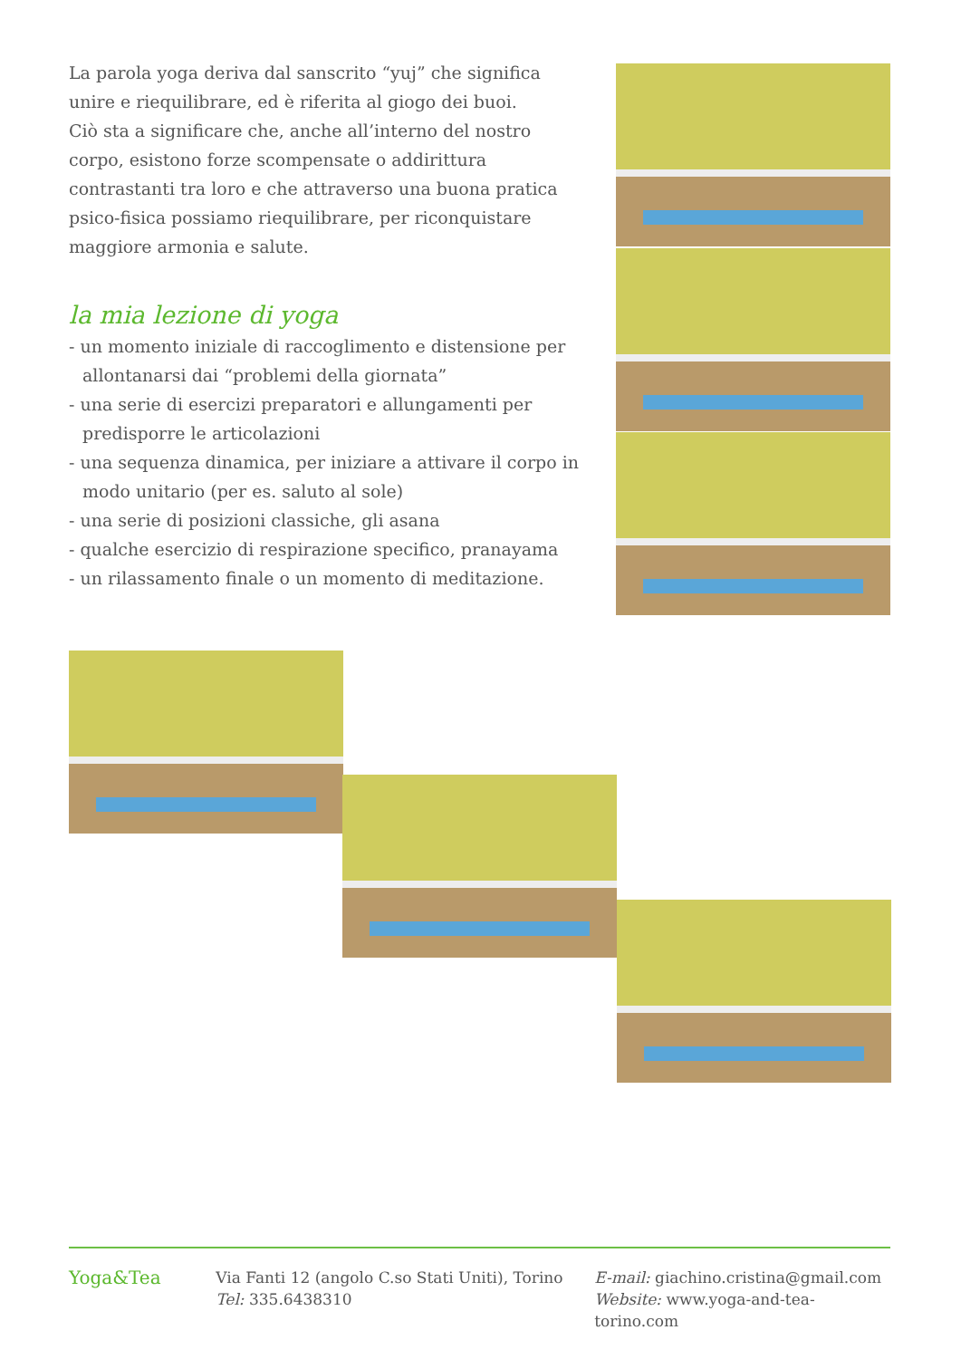La parola yoga deriva dal sanscrito “yuj” che significa unire e riequilibrare, ed è riferita al giogo dei buoi.
Ciò sta a significare che, anche all’interno del nostro corpo, esistono forze scompensate o addirittura contrastanti tra loro e che attraverso una buona pratica psico-fisica possiamo riequilibrare, per riconquistare maggiore armonia e salute.
la mia lezione di yoga
- un momento iniziale di raccoglimento e distensione per allontanarsi dai “problemi della giornata”
- una serie di esercizi preparatori e allungamenti per predisporre le articolazioni
- una sequenza dinamica, per iniziare a attivare il corpo in modo unitario (per es. saluto al sole)
- una serie di posizioni classiche, gli asana
- qualche esercizio di respirazione specifico, pranayama
- un rilassamento finale o un momento di meditazione.
Yoga&Tea
Via Fanti 12 (angolo C.so Stati Uniti), Torino
Tel: 335.6438310
E-mail: giachino.cristina@gmail.com
Website: www.yoga-and-tea-torino.com